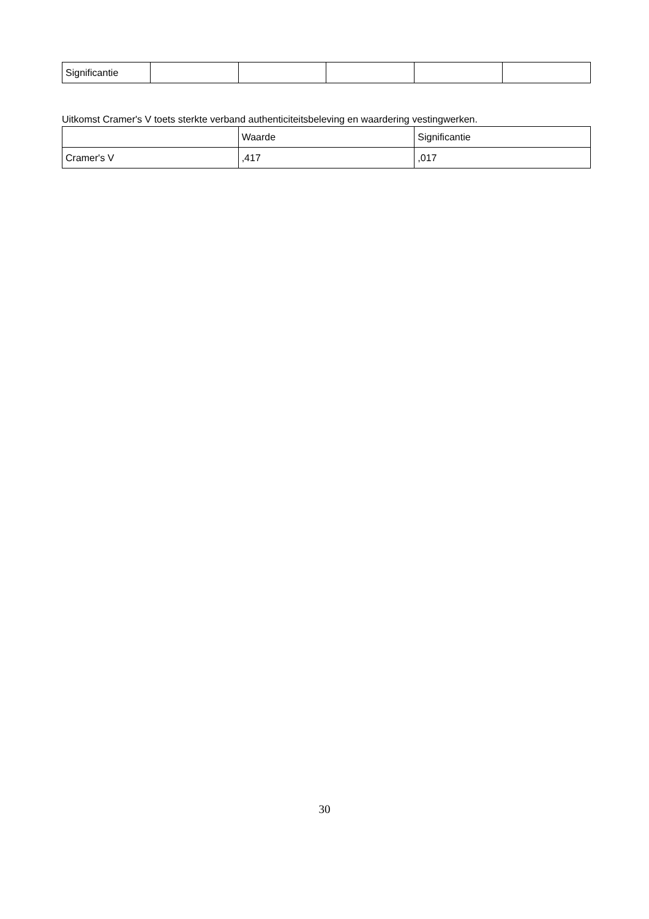| Significantie | | | | | |
Uitkomst Cramer's V toets sterkte verband authenticiteitsbeleving en waardering vestingwerken.
| | Waarde | Significantie |
| --- | --- | --- |
| Cramer's V | ,417 | ,017 |
30